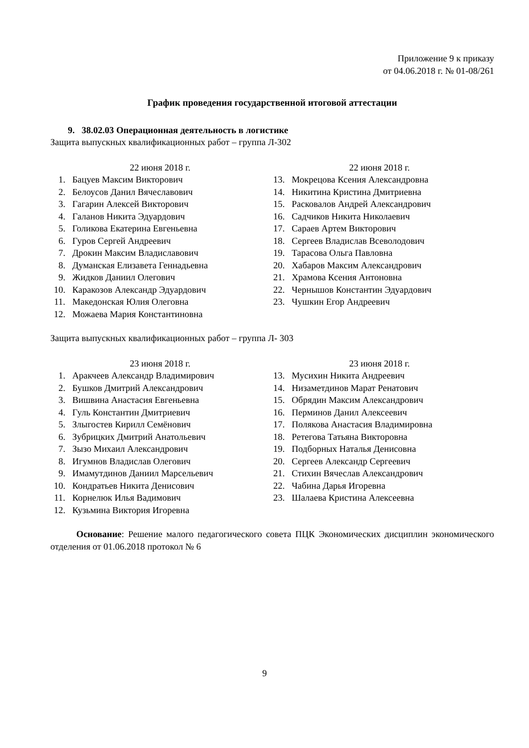Приложение 9 к приказу
от 04.06.2018 г. № 01-08/261
График проведения государственной итоговой аттестации
9. 38.02.03 Операционная деятельность в логистике
Защита выпускных квалификационных работ – группа Л-302
22 июня 2018 г.
1. Бацуев Максим Викторович
2. Белоусов Данил Вячеславович
3. Гагарин Алексей Викторович
4. Галанов Никита Эдуардович
5. Голикова Екатерина Евгеньевна
6. Гуров Сергей Андреевич
7. Дрокин Максим Владиславович
8. Думанская Елизавета Геннадьевна
9. Жидков Даниил Олегович
10. Каракозов Александр Эдуардович
11. Македонская Юлия Олеговна
12. Можаева Мария Константиновна
22 июня 2018 г.
13. Мокрецова Ксения Александровна
14. Никитина Кристина Дмитриевна
15. Расковалов Андрей Александрович
16. Садчиков Никита Николаевич
17. Сараев Артем Викторович
18. Сергеев Владислав Всеволодович
19. Тарасова Ольга Павловна
20. Хабаров Максим Александрович
21. Храмова Ксения Антоновна
22. Чернышов Константин Эдуардович
23. Чушкин Егор Андреевич
Защита выпускных квалификационных работ – группа Л- 303
23 июня 2018 г.
1. Аракчеев Александр Владимирович
2. Бушков Дмитрий Александрович
3. Вишвина Анастасия Евгеньевна
4. Гуль Константин Дмитриевич
5. Злыгостев Кирилл Семёнович
6. Зубрицких Дмитрий Анатольевич
7. Зызо Михаил Александрович
8. Игумнов Владислав Олегович
9. Имамутдинов Даниил Марсельевич
10. Кондратьев Никита Денисович
11. Корнелюк Илья Вадимович
12. Кузьмина Виктория Игоревна
23 июня 2018 г.
13. Мусихин Никита Андреевич
14. Низаметдинов Марат Ренатович
15. Обрядин Максим Александрович
16. Перминов Данил Алексеевич
17. Полякова Анастасия Владимировна
18. Ретегова Татьяна Викторовна
19. Подборных Наталья Денисовна
20. Сергеев Александр Сергеевич
21. Стихин Вячеслав Александрович
22. Чабина Дарья Игоревна
23. Шалаева Кристина Алексеевна
Основание: Решение малого педагогического совета ПЦК Экономических дисциплин экономического отделения от 01.06.2018 протокол № 6
9